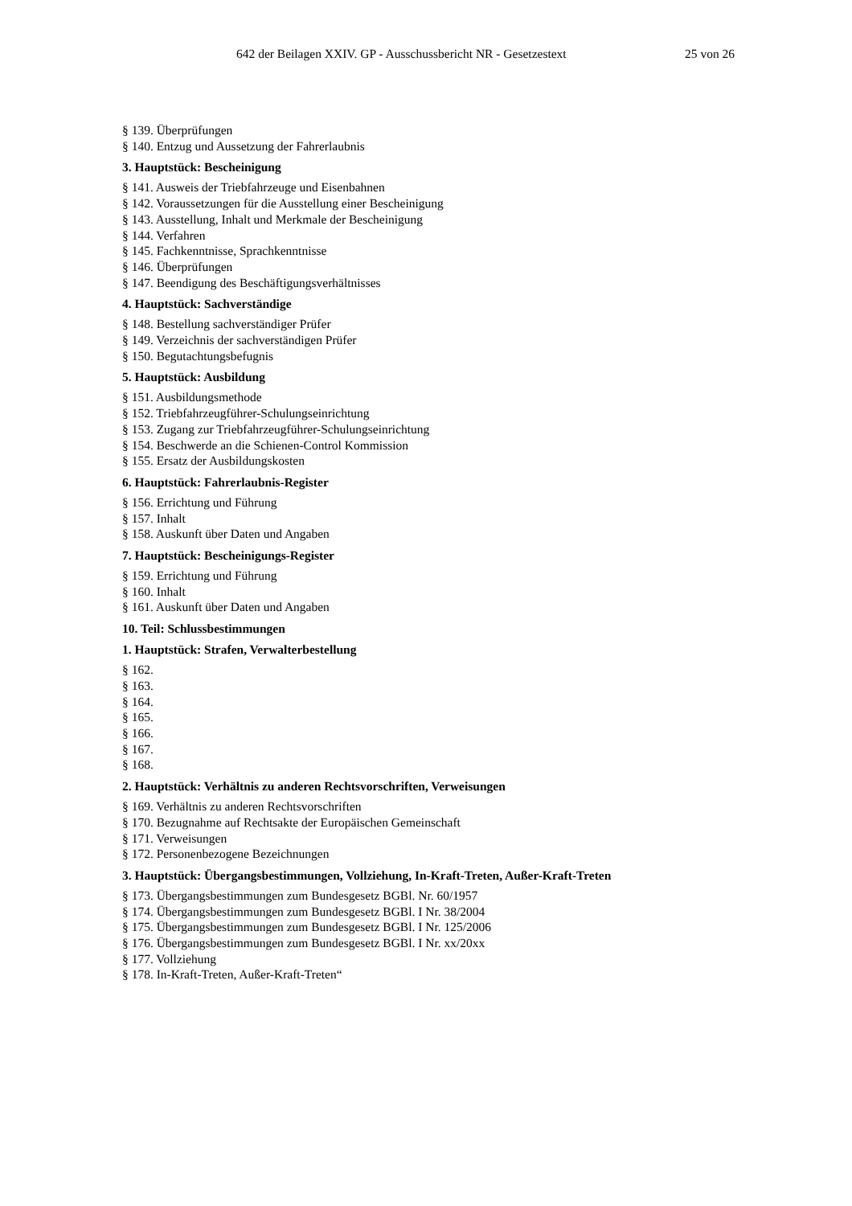642 der Beilagen XXIV. GP - Ausschussbericht NR - Gesetzestext 25 von 26
§ 139. Überprüfungen
§ 140. Entzug und Aussetzung der Fahrerlaubnis
3. Hauptstück: Bescheinigung
§ 141. Ausweis der Triebfahrzeuge und Eisenbahnen
§ 142. Voraussetzungen für die Ausstellung einer Bescheinigung
§ 143. Ausstellung, Inhalt und Merkmale der Bescheinigung
§ 144. Verfahren
§ 145. Fachkenntnisse, Sprachkenntnisse
§ 146. Überprüfungen
§ 147. Beendigung des Beschäftigungsverhältnisses
4. Hauptstück: Sachverständige
§ 148. Bestellung sachverständiger Prüfer
§ 149. Verzeichnis der sachverständigen Prüfer
§ 150. Begutachtungsbefugnis
5. Hauptstück: Ausbildung
§ 151. Ausbildungsmethode
§ 152. Triebfahrzeugführer-Schulungseinrichtung
§ 153. Zugang zur Triebfahrzeugführer-Schulungseinrichtung
§ 154. Beschwerde an die Schienen-Control Kommission
§ 155. Ersatz der Ausbildungskosten
6. Hauptstück: Fahrerlaubnis-Register
§ 156. Errichtung und Führung
§ 157. Inhalt
§ 158. Auskunft über Daten und Angaben
7. Hauptstück: Bescheinigungs-Register
§ 159. Errichtung und Führung
§ 160. Inhalt
§ 161. Auskunft über Daten und Angaben
10. Teil: Schlussbestimmungen
1. Hauptstück: Strafen, Verwalterbestellung
§ 162.
§ 163.
§ 164.
§ 165.
§ 166.
§ 167.
§ 168.
2. Hauptstück: Verhältnis zu anderen Rechtsvorschriften, Verweisungen
§ 169. Verhältnis zu anderen Rechtsvorschriften
§ 170. Bezugnahme auf Rechtsakte der Europäischen Gemeinschaft
§ 171. Verweisungen
§ 172. Personenbezogene Bezeichnungen
3. Hauptstück: Übergangsbestimmungen, Vollziehung, In-Kraft-Treten, Außer-Kraft-Treten
§ 173. Übergangsbestimmungen zum Bundesgesetz BGBl. Nr. 60/1957
§ 174. Übergangsbestimmungen zum Bundesgesetz BGBl. I Nr. 38/2004
§ 175. Übergangsbestimmungen zum Bundesgesetz BGBl. I Nr. 125/2006
§ 176. Übergangsbestimmungen zum Bundesgesetz BGBl. I Nr. xx/20xx
§ 177. Vollziehung
§ 178. In-Kraft-Treten, Außer-Kraft-Treten“